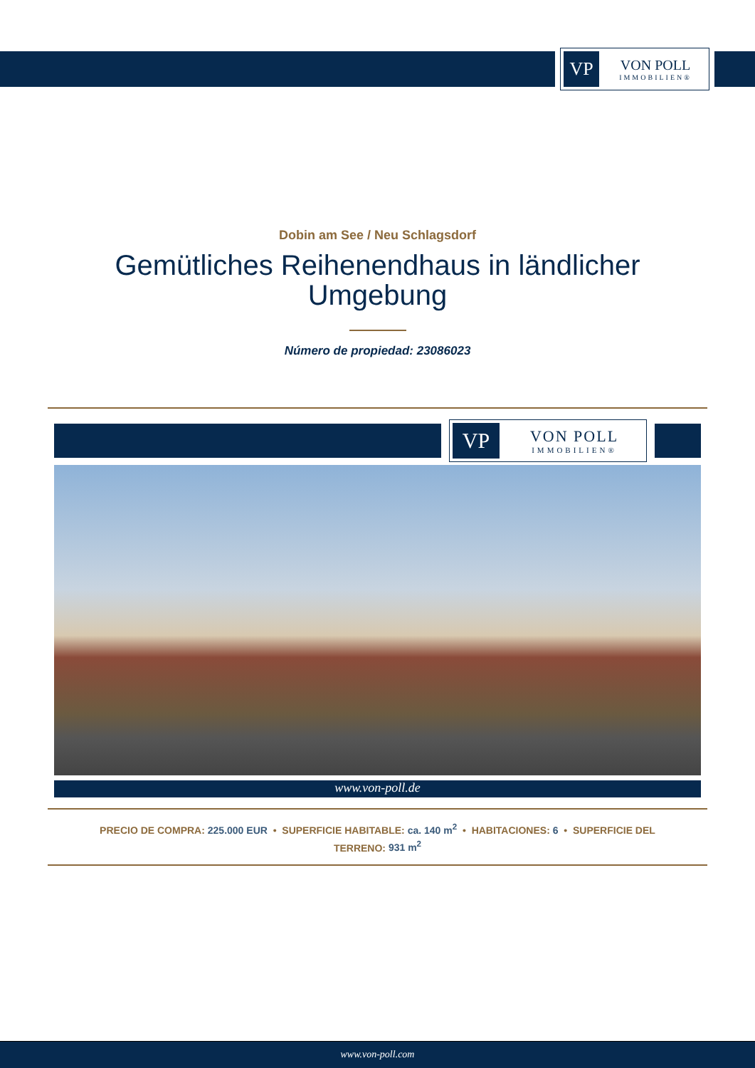VP
VON POLL
IMMOBILIEN®
Dobin am See / Neu Schlagsdorf
Gemütliches Reihenendhaus in ländlicher Umgebung
Número de propiedad: 23086023
VP
VON POLL
IMMOBILIEN®
www.von-poll.de
PRECIO DE COMPRA: 225.000 EUR • SUPERFICIE HABITABLE: ca. 140 m<sup>2</sup> • HABITACIONES: 6 • SUPERFICIE DEL
TERRENO: 931 m<sup>2</sup>
www.von-poll.com